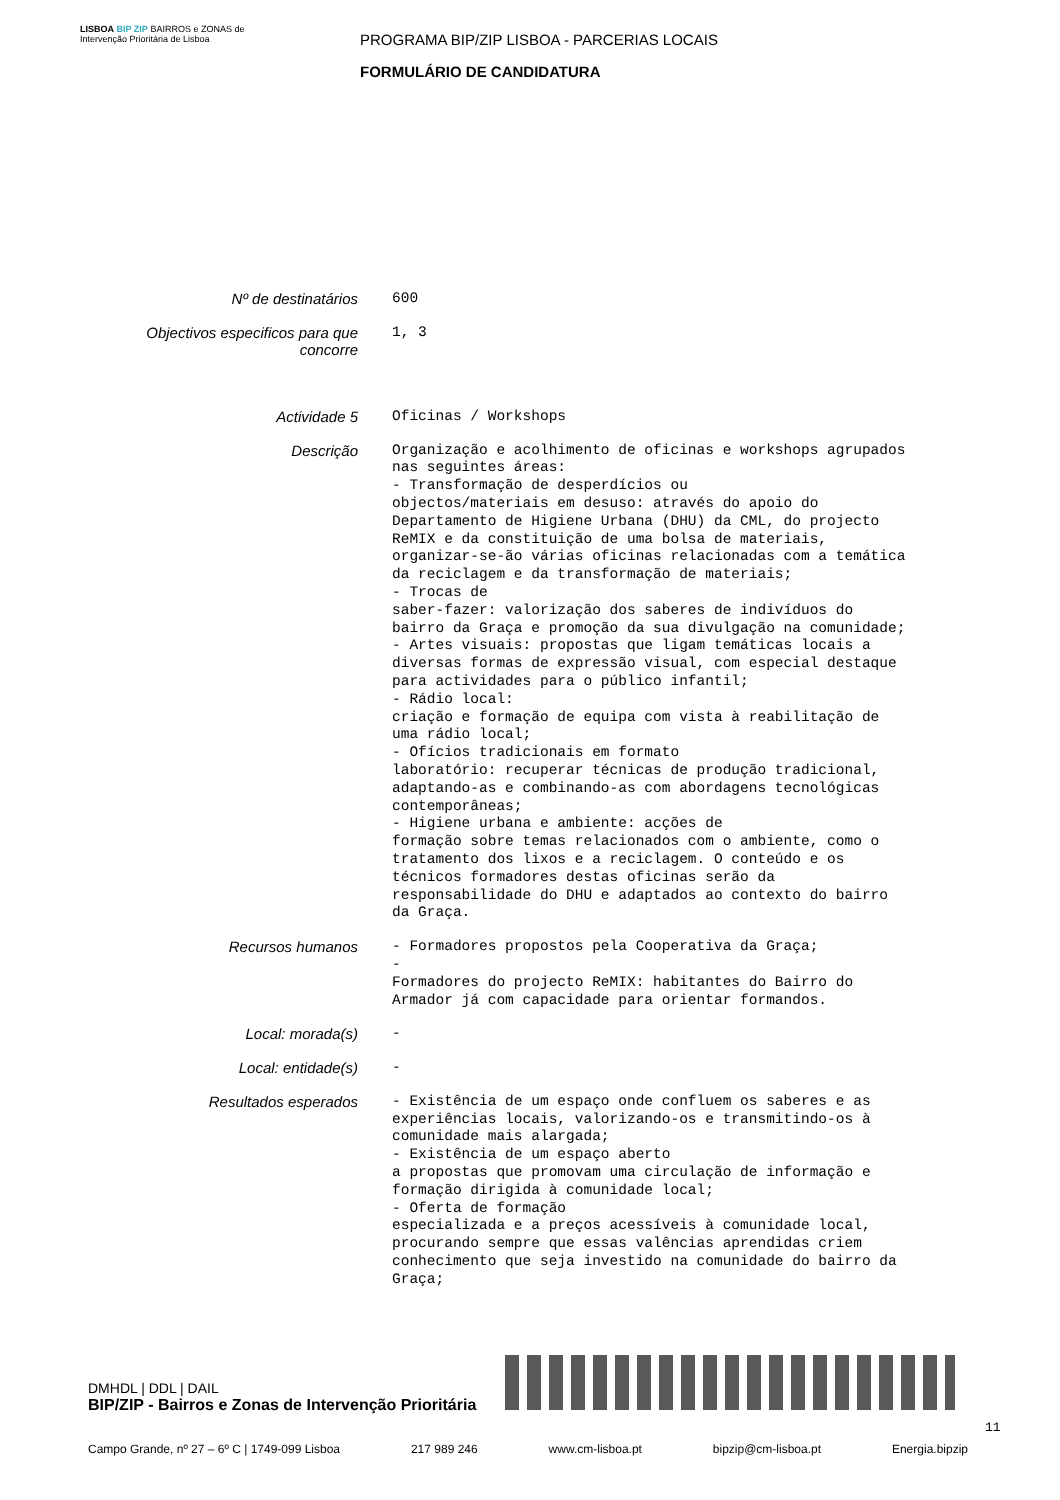LISBOA BIP ZIP BAIRROS e ZONAS de Intervenção Prioritária de Lisboa
PROGRAMA BIP/ZIP LISBOA - PARCERIAS LOCAIS
FORMULÁRIO DE CANDIDATURA
| Nº de destinatários | 600 |
| Objectivos especificos para que concorre | 1, 3 |
| Actividade 5 | Oficinas / Workshops |
| Descrição | Organização e acolhimento de oficinas e workshops agrupados nas seguintes áreas: - Transformação de desperdícios ou objectos/materiais em desuso: através do apoio do Departamento de Higiene Urbana (DHU) da CML, do projecto ReMIX e da constituição de uma bolsa de materiais, organizar-se-ão várias oficinas relacionadas com a temática da reciclagem e da transformação de materiais; - Trocas de saber-fazer: valorização dos saberes de indivíduos do bairro da Graça e promoção da sua divulgação na comunidade; - Artes visuais: propostas que ligam temáticas locais a diversas formas de expressão visual, com especial destaque para actividades para o público infantil; - Rádio local: criação e formação de equipa com vista à reabilitação de uma rádio local; - Ofícios tradicionais em formato laboratório: recuperar técnicas de produção tradicional, adaptando-as e combinando-as com abordagens tecnológicas contemporâneas; - Higiene urbana e ambiente: acções de formação sobre temas relacionados com o ambiente, como o tratamento dos lixos e a reciclagem. O conteúdo e os técnicos formadores destas oficinas serão da responsabilidade do DHU e adaptados ao contexto do bairro da Graça. |
| Recursos humanos | - Formadores propostos pela Cooperativa da Graça; - Formadores do projecto ReMIX: habitantes do Bairro do Armador já com capacidade para orientar formandos. |
| Local: morada(s) | - |
| Local: entidade(s) | - |
| Resultados esperados | - Existência de um espaço onde confluem os saberes e as experiências locais, valorizando-os e transmitindo-os à comunidade mais alargada; - Existência de um espaço aberto a propostas que promovam uma circulação de informação e formação dirigida à comunidade local; - Oferta de formação especializada e a preços acessíveis à comunidade local, procurando sempre que essas valências aprendidas criem conhecimento que seja investido na comunidade do bairro da Graça; |
DMHDL | DDL | DAIL
BIP/ZIP - Bairros e Zonas de Intervenção Prioritária
11
Campo Grande, nº 27 – 6º C | 1749-099 Lisboa 217 989 246 www.cm-lisboa.pt bipzip@cm-lisboa.pt Energia.bipzip